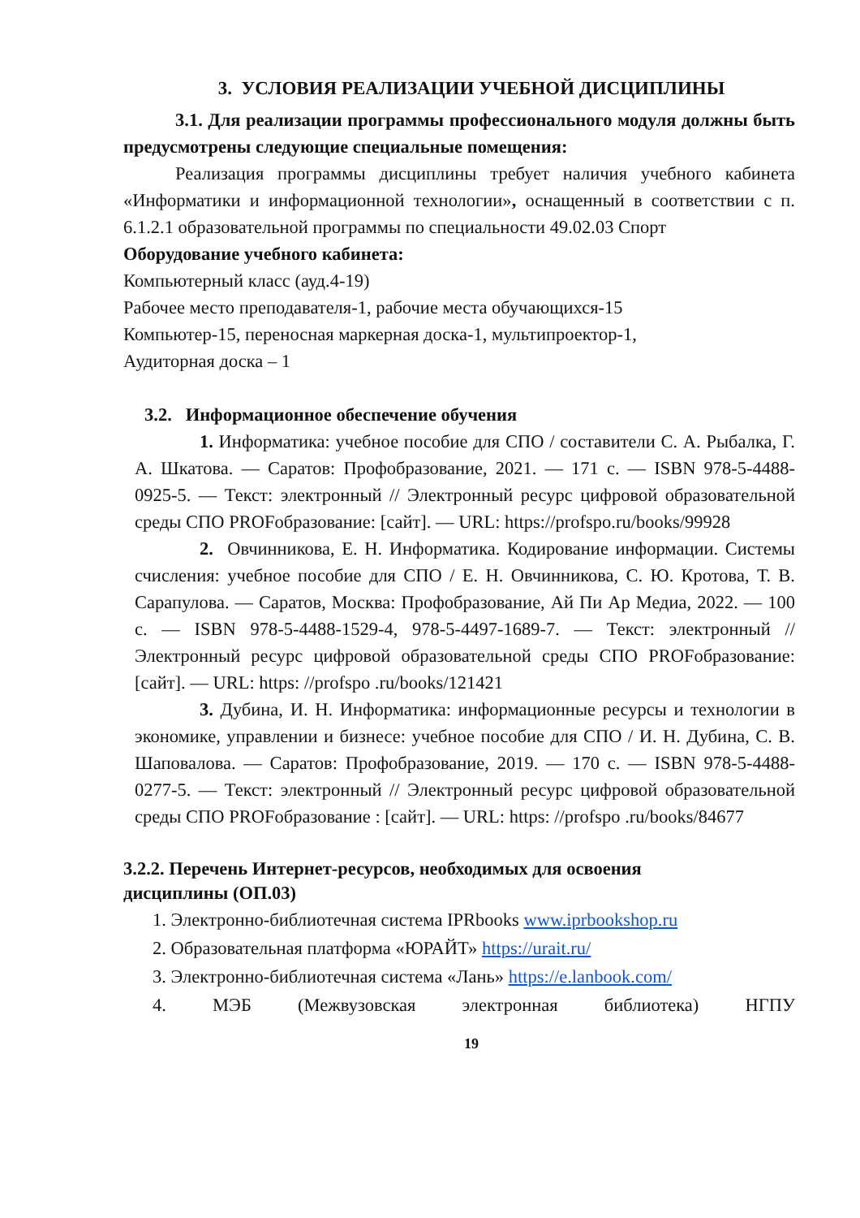3. УСЛОВИЯ РЕАЛИЗАЦИИ УЧЕБНОЙ ДИСЦИПЛИНЫ
3.1. Для реализации программы профессионального модуля должны быть предусмотрены следующие специальные помещения:
Реализация программы дисциплины требует наличия учебного кабинета «Информатики и информационной технологии», оснащенный в соответствии с п. 6.1.2.1 образовательной программы по специальности 49.02.03 Спорт
Оборудование учебного кабинета:
Компьютерный класс (ауд.4-19)
Рабочее место преподавателя-1, рабочие места обучающихся-15
Компьютер-15, переносная маркерная доска-1, мультипроектор-1,
Аудиторная доска – 1
3.2. Информационное обеспечение обучения
1. Информатика: учебное пособие для СПО / составители С. А. Рыбалка, Г. А. Шкатова. — Саратов: Профобразование, 2021. — 171 с. — ISBN 978-5-4488-0925-5. — Текст: электронный // Электронный ресурс цифровой образовательной среды СПО PROFобразование: [сайт]. — URL: https://profspo.ru/books/99928
2. Овчинникова, Е. Н. Информатика. Кодирование информации. Системы счисления: учебное пособие для СПО / Е. Н. Овчинникова, С. Ю. Кротова, Т. В. Сарапулова. — Саратов, Москва: Профобразование, Ай Пи Ар Медиа, 2022. — 100 с. — ISBN 978-5-4488-1529-4, 978-5-4497-1689-7. — Текст: электронный // Электронный ресурс цифровой образовательной среды СПО PROFобразование: [сайт]. — URL: https: //profspo .ru/books/121421
3. Дубина, И. Н. Информатика: информационные ресурсы и технологии в экономике, управлении и бизнесе: учебное пособие для СПО / И. Н. Дубина, С. В. Шаповалова. — Саратов: Профобразование, 2019. — 170 с. — ISBN 978-5-4488-0277-5. — Текст: электронный // Электронный ресурс цифровой образовательной среды СПО PROFобразование : [сайт]. — URL: https: //profspo .ru/books/84677
3.2.2. Перечень Интернет-ресурсов, необходимых для освоения
дисциплины (ОП.03)
1. Электронно-библиотечная система IPRbooks www.iprbookshop.ru
2. Образовательная платформа «ЮРАЙТ» https://urait.ru/
3. Электронно-библиотечная система «Лань» https://e.lanbook.com/
4. МЭБ (Межвузовская электронная библиотека) НГПУ
19